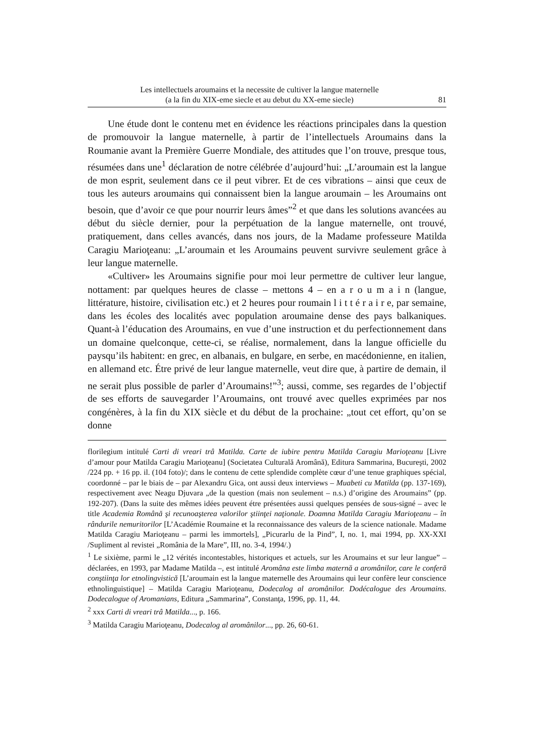Les intellectuels aroumains et la necessite de cultiver la langue maternelle
(a la fin du XIX-eme siecle et au debut du XX-eme siecle)
81
Une étude dont le contenu met en évidence les réactions principales dans la question de promouvoir la langue maternelle, à partir de l’intellectuels Aroumains dans la Roumanie avant la Première Guerre Mondiale, des attitudes que l’on trouve, presque tous, résumées dans une<sup>1</sup> déclaration de notre célébrée d’aujourd’hui: „L’aroumain est la langue de mon esprit, seulement dans ce il peut vibrer. Et de ces vibrations – ainsi que ceux de tous les auteurs aroumains qui connaissent bien la langue aroumain – les Aroumains ont besoin, que d’avoir ce que pour nourrir leurs âmes”<sup>2</sup> et que dans les solutions avancées au début du siècle dernier, pour la perpétuation de la langue maternelle, ont trouvé, pratiquement, dans celles avancés, dans nos jours, de la Madame professeure Matilda Caragiu Marioţeanu: „L’aroumain et les Aroumains peuvent survivre seulement grâce à leur langue maternelle.
«Cultiver» les Aroumains signifie pour moi leur permettre de cultiver leur langue, nottament: par quelques heures de classe – mettons 4 – en a r o u m a i n (langue, littérature, histoire, civilisation etc.) et 2 heures pour roumain l i t t é r a i r e, par semaine, dans les écoles des localités avec population aroumaine dense des pays balkaniques. Quant-à l’éducation des Aroumains, en vue d’une instruction et du perfectionnement dans un domaine quelconque, cette-ci, se réalise, normalement, dans la langue officielle du paysqu’ils habitent: en grec, en albanais, en bulgare, en serbe, en macédonienne, en italien, en allemand etc. Étre privé de leur langue maternelle, veut dire que, à partire de demain, il ne serait plus possible de parler d’Aroumains!”<sup>3</sup>; aussi, comme, ses regardes de l’objectif de ses efforts de sauvegarder l’Aroumains, ont trouvé avec quelles exprimées par nos congénères, à la fin du XIX siècle et du début de la prochaine: „tout cet effort, qu’on se donne
florilegium intitulé Carti di vreari trâ Matilda. Carte de iubire pentru Matilda Caragiu Marioţeanu [Livre d’amour pour Matilda Caragiu Marioţeanu] (Societatea Culturală Aromână), Editura Sammarina, Bucureşti, 2002 /224 pp. + 16 pp. il. (104 foto)/; dans le contenu de cette splendide complète cœur d’une tenue graphiques spécial, coordonné – par le biais de – par Alexandru Gica, ont aussi deux interviews – Muabeti cu Matilda (pp. 137-169), respectivement avec Neagu Djuvara „de la question (mais non seulement – n.s.) d’origine des Aroumains” (pp. 192-207). (Dans la suite des mêmes idées peuvent étre présentées aussi quelques pensées de sous-signé – avec le title Academia Română şi recunoaşterea valorilor ştiinţei naţionale. Doamna Matilda Caragiu Marioţeanu – în rândurile nemuritorilor [L’Académie Roumaine et la reconnaissance des valeurs de la science nationale. Madame Matilda Caragiu Marioţeanu – parmi les immortels], „Picurarlu de la Pind”, I, no. 1, mai 1994, pp. XX-XXI /Supliment al revistei „România de la Mare”, III, no. 3-4, 1994/.)
<sup>1</sup> Le sixième, parmi le „12 vérités incontestables, historiques et actuels, sur les Aroumains et sur leur langue” – déclarées, en 1993, par Madame Matilda –, est intitulé Aromâna este limba maternă a aromânilor, care le conferă conştiinţa lor etnolingvistică [L’aroumain est la langue maternelle des Aroumains qui leur confère leur conscience ethnolinguistique] – Matilda Caragiu Marioţeanu, Dodecalog al aromânilor. Dodécalogue des Aroumains. Dodecalogue of Aromanians, Editura „Sammarina”, Constanţa, 1996, pp. 11, 44.
<sup>2</sup> xxx Carti di vreari trâ Matilda..., p. 166.
<sup>3</sup> Matilda Caragiu Marioţeanu, Dodecalog al aromânilor..., pp. 26, 60-61.